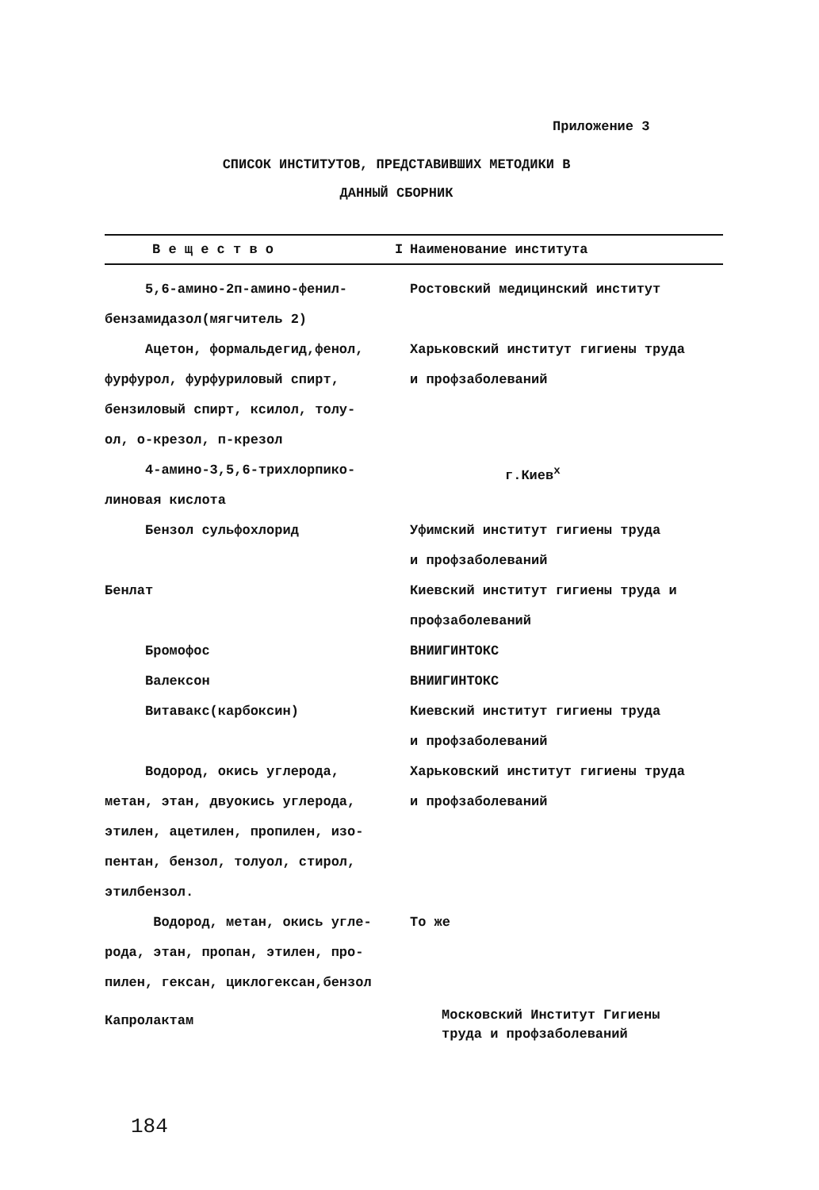Приложение 3
СПИСОК ИНСТИТУТОВ, ПРЕДСТАВИВШИХ МЕТОДИКИ В
ДАННЫЙ СБОРНИК
| В е щ е с т в о I | Наименование института |
| --- | --- |
| 5,6-амино-2п-амино-фенил- бензамидазол(мягчитель 2) | Ростовский медицинский институт |
| Ацетон, формальдегид,фенол, фурфурол, фурфуриловый спирт, бензиловый спирт, ксилол, толу- ол, о-крезол, п-крезол | Харьковский институт гигиены труда и профзаболеваний |
| 4-амино-3,5,6-трихлорпико- линовая кислота | г.Киев<sup>х</sup> |
| Бензол сульфохлорид | Уфимский институт гигиены труда и профзаболеваний |
| Бенлат | Киевский институт гигиены труда и профзаболеваний |
| Бромофос | ВНИИГИНТОКС |
| Валексон | ВНИИГИНТОКС |
| Витавакс(карбоксин) | Киевский институт гигиены труда и профзаболеваний |
| Водород, окись углерода, метан, этан, двуокись углерода, этилен, ацетилен, пропилен, изо- пентан, бензол, толуол, стирол, этилбензол. | Харьковский институт гигиены труда и профзаболеваний |
| Водород, метан, окись угле- рода, этан, пропан, этилен, про- пилен, гексан, циклогексан,бензол | То же |
| Капролактам | Московский Институт Гигиены труда и профзаболеваний |
184